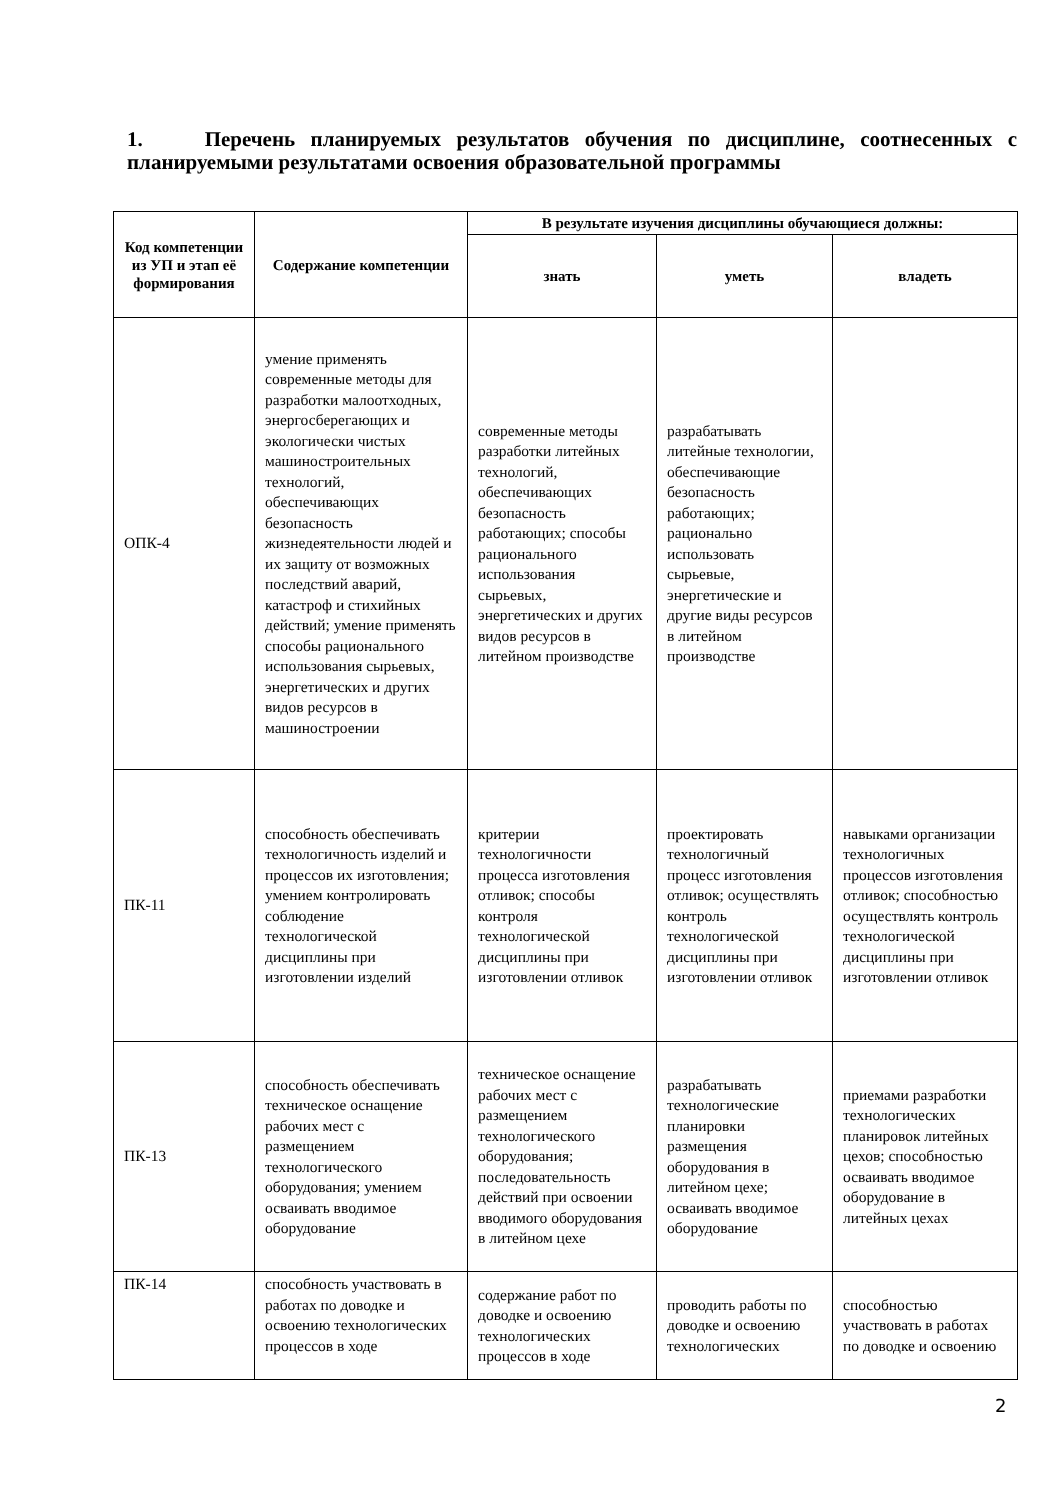1. Перечень планируемых результатов обучения по дисциплине, соотнесенных с планируемыми результатами освоения образовательной программы
| Код компетенции из УП и этап её формирования | Содержание компетенции | В результате изучения дисциплины обучающиеся должны: | | |
| --- | --- | --- | --- | --- |
| | | знать | уметь | владеть |
| ОПК-4 | умение применять современные методы для разработки малоотходных, энергосберегающих и экологически чистых машиностроительных технологий, обеспечивающих безопасность жизнедеятельности людей и их защиту от возможных последствий аварий, катастроф и стихийных действий; умение применять способы рационального использования сырьевых, энергетических и других видов ресурсов в машиностроении | современные методы разработки литейных технологий, обеспечивающих безопасность работающих; способы рационального использования сырьевых, энергетических и других видов ресурсов в литейном производстве | разрабатывать литейные технологии, обеспечивающие безопасность работающих; рационально использовать сырьевые, энергетические и другие виды ресурсов в литейном производстве | |
| ПК-11 | способность обеспечивать технологичность изделий и процессов их изготовления; умением контролировать соблюдение технологической дисциплины при изготовлении изделий | критерии технологичности процесса изготовления отливок; способы контроля технологической дисциплины при изготовлении отливок | проектировать технологичный процесс изготовления отливок; осуществлять контроль технологической дисциплины при изготовлении отливок | навыками организации технологичных процессов изготовления отливок; способностью осуществлять контроль технологической дисциплины при изготовлении отливок |
| ПК-13 | способность обеспечивать техническое оснащение рабочих мест с размещением технологического оборудования; умением осваивать вводимое оборудование | техническое оснащение рабочих мест с размещением технологического оборудования; последовательность действий при освоении вводимого оборудования в литейном цехе | разрабатывать технологические планировки размещения оборудования в литейном цехе; осваивать вводимое оборудование | приемами разработки технологических планировок литейных цехов; способностью осваивать вводимое оборудование в литейных цехах |
| ПК-14 | способность участвовать в работах по доводке и освоению технологических процессов в ходе | содержание работ по доводке и освоению технологических процессов в ходе | проводить работы по доводке и освоению технологических | способностью участвовать в работах по доводке и освоению |
2